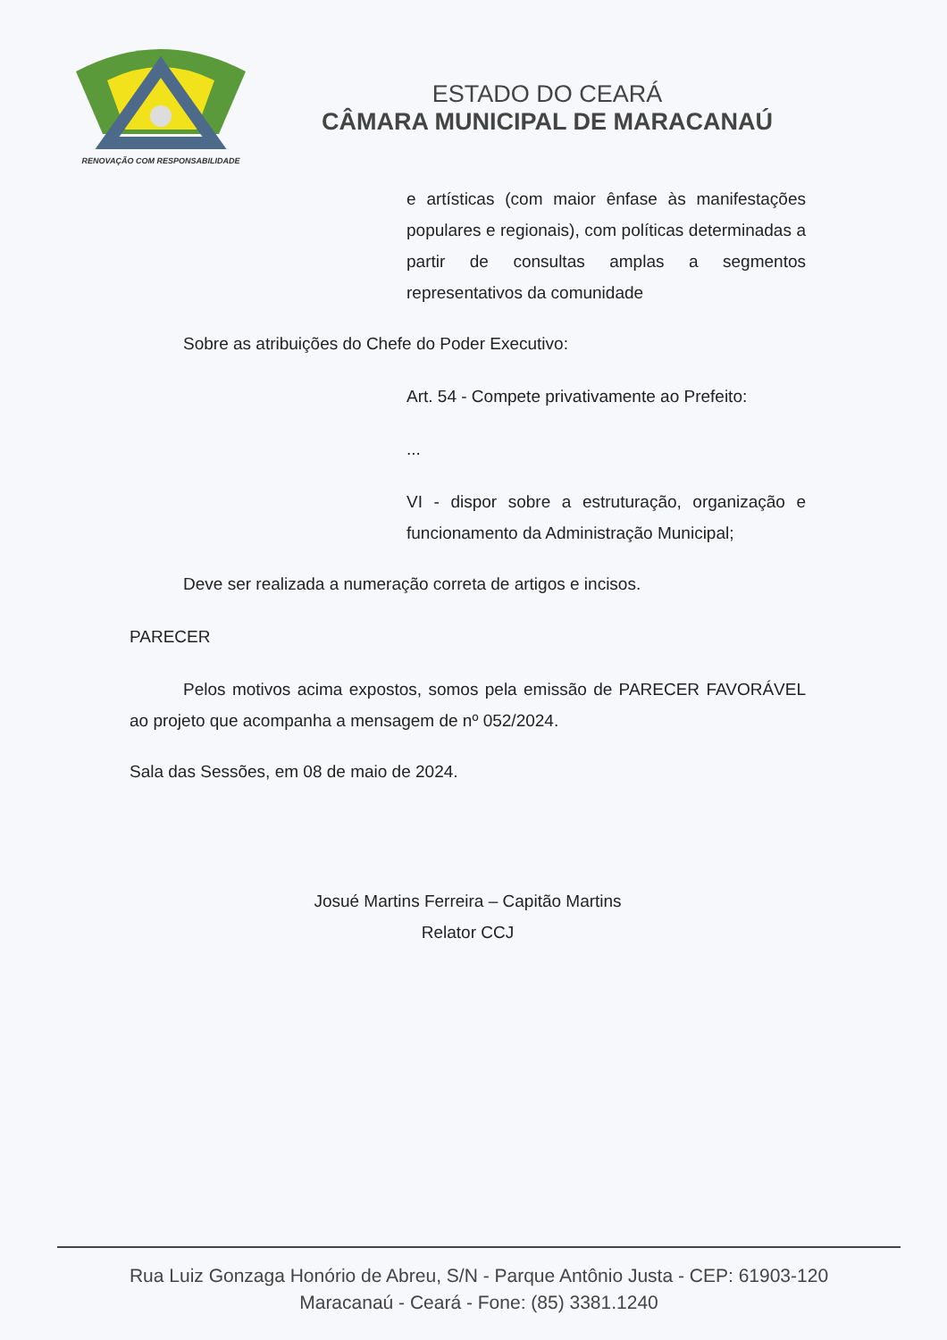RENOVAÇÃO COM RESPONSABILIDADE
ESTADO DO CEARÁ
CÂMARA MUNICIPAL DE MARACANAÚ
e artísticas (com maior ênfase às manifestações populares e regionais), com políticas determinadas a partir de consultas amplas a segmentos representativos da comunidade
Sobre as atribuições do Chefe do Poder Executivo:
Art. 54 - Compete privativamente ao Prefeito:
...
VI - dispor sobre a estruturação, organização e funcionamento da Administração Municipal;
Deve ser realizada a numeração correta de artigos e incisos.
PARECER
Pelos motivos acima expostos, somos pela emissão de PARECER FAVORÁVEL ao projeto que acompanha a mensagem de nº 052/2024.
Sala das Sessões, em 08 de maio de 2024.
Josué Martins Ferreira – Capitão Martins
Relator CCJ
Rua Luiz Gonzaga Honório de Abreu, S/N - Parque Antônio Justa - CEP: 61903-120
Maracanaú - Ceará - Fone: (85) 3381.1240